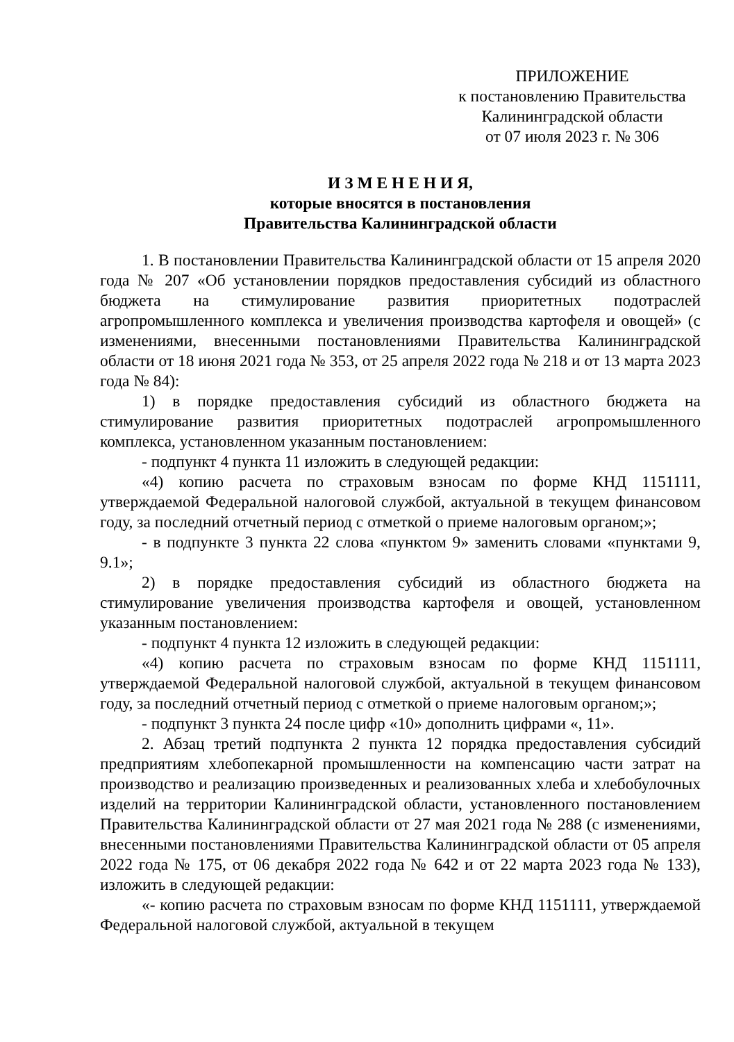ПРИЛОЖЕНИЕ
к постановлению Правительства
Калининградской области
от 07 июля 2023 г. № 306
И З М Е Н Е Н И Я,
которые вносятся в постановления
Правительства Калининградской области
1. В постановлении Правительства Калининградской области от 15 апреля 2020 года № 207 «Об установлении порядков предоставления субсидий из областного бюджета на стимулирование развития приоритетных подотраслей агропромышленного комплекса и увеличения производства картофеля и овощей» (с изменениями, внесенными постановлениями Правительства Калининградской области от 18 июня 2021 года № 353, от 25 апреля 2022 года № 218 и от 13 марта 2023 года № 84):
1) в порядке предоставления субсидий из областного бюджета на стимулирование развития приоритетных подотраслей агропромышленного комплекса, установленном указанным постановлением:
- подпункт 4 пункта 11 изложить в следующей редакции:
«4) копию расчета по страховым взносам по форме КНД 1151111, утверждаемой Федеральной налоговой службой, актуальной в текущем финансовом году, за последний отчетный период с отметкой о приеме налоговым органом;»;
- в подпункте 3 пункта 22 слова «пунктом 9» заменить словами «пунктами 9, 9.1»;
2) в порядке предоставления субсидий из областного бюджета на стимулирование увеличения производства картофеля и овощей, установленном указанным постановлением:
- подпункт 4 пункта 12 изложить в следующей редакции:
«4) копию расчета по страховым взносам по форме КНД 1151111, утверждаемой Федеральной налоговой службой, актуальной в текущем финансовом году, за последний отчетный период с отметкой о приеме налоговым органом;»;
- подпункт 3 пункта 24 после цифр «10» дополнить цифрами «, 11».
2. Абзац третий подпункта 2 пункта 12 порядка предоставления субсидий предприятиям хлебопекарной промышленности на компенсацию части затрат на производство и реализацию произведенных и реализованных хлеба и хлебобулочных изделий на территории Калининградской области, установленного постановлением Правительства Калининградской области от 27 мая 2021 года № 288 (с изменениями, внесенными постановлениями Правительства Калининградской области от 05 апреля 2022 года № 175, от 06 декабря 2022 года № 642 и от 22 марта 2023 года № 133), изложить в следующей редакции:
«- копию расчета по страховым взносам по форме КНД 1151111, утверждаемой Федеральной налоговой службой, актуальной в текущем